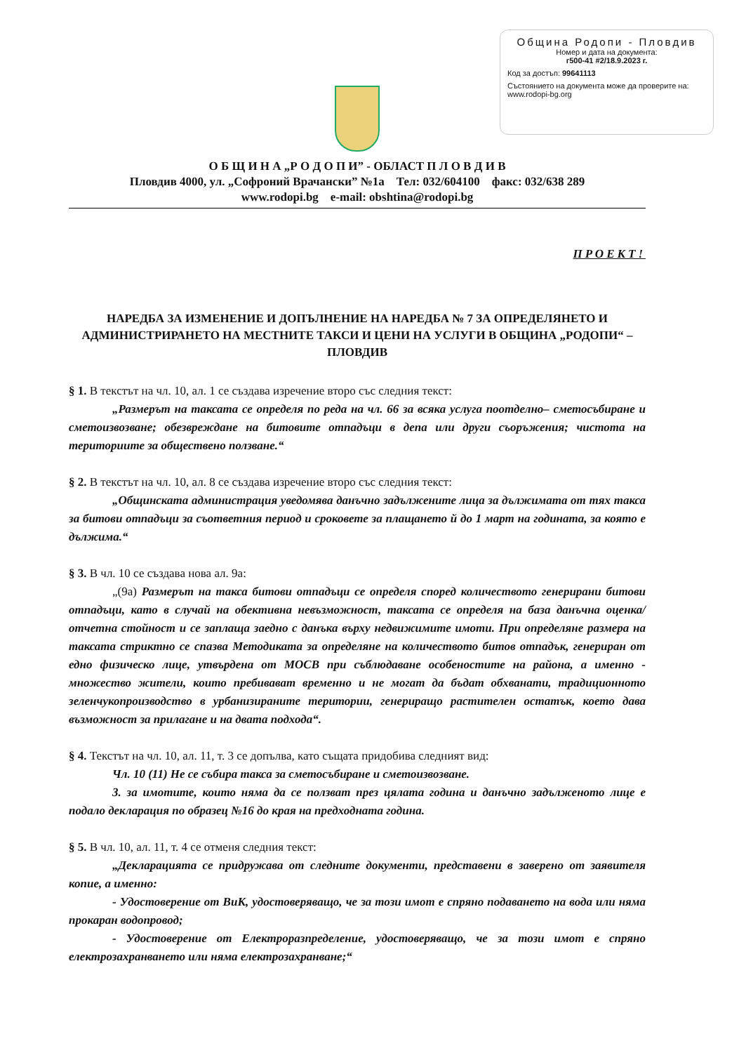Община Родопи - Пловдив
Номер и дата на документа:
г500-41 #2/18.9.2023 г.
Код за достъп: 99641113
Състоянието на документа може да проверите на: www.rodopi-bg.org
О Б Щ И Н А „Р О Д О П И” - ОБЛАСТ П Л О В Д И В
Пловдив 4000, ул. „Софроний Врачански” №1а Тел: 032/604100 факс: 032/638 289
www.rodopi.bg e-mail: obshtina@rodopi.bg
ПРОЕКТ!
НАРЕДБА ЗА ИЗМЕНЕНИЕ И ДОПЪЛНЕНИЕ НА НАРЕДБА № 7 ЗА ОПРЕДЕЛЯНЕТО И АДМИНИСТРИРАНЕТО НА МЕСТНИТЕ ТАКСИ И ЦЕНИ НА УСЛУГИ В ОБЩИНА „РОДОПИ“ – ПЛОВДИВ
§ 1. В текстът на чл. 10, ал. 1 се създава изречение второ със следния текст:
„Размерът на таксата се определя по реда на чл. 66 за всяка услуга поотделно– сметосъбиране и сметоизвозване; обезвреждане на битовите отпадъци в депа или други съоръжения; чистота на териториите за обществено ползване.“
§ 2. В текстът на чл. 10, ал. 8 се създава изречение второ със следния текст:
„Общинската администрация уведомява данъчно задължените лица за дължимата от тях такса за битови отпадъци за съответния период и сроковете за плащането й до 1 март на годината, за която е дължима.“
§ 3. В чл. 10 се създава нова ал. 9а:
„(9а) Размерът на такса битови отпадъци се определя според количеството генерирани битови отпадъци, като в случай на обективна невъзможност, таксата се определя на база данъчна оценка/отчетна стойност и се заплаща заедно с данъка върху недвижимите имоти. При определяне размера на таксата стриктно се спазва Методиката за определяне на количеството битов отпадък, генериран от едно физическо лице, утвърдена от МОСВ при съблюдаване особеностите на района, а именно - множество жители, които пребивават временно и не могат да бъдат обхванати, традиционното зеленчукопроизводство в урбанизираните територии, генериращо растителен остатък, което дава възможност за прилагане и на двата подхода“.
§ 4. Текстът на чл. 10, ал. 11, т. 3 се допълва, като същата придобива следният вид:
Чл. 10 (11) Не се събира такса за сметосъбиране и сметоизвозване.
3. за имотите, които няма да се ползват през цялата година и данъчно задълженото лице е подало декларация по образец №16 до края на предходната година.
§ 5. В чл. 10, ал. 11, т. 4 се отменя следния текст:
„Декларацията се придружава от следните документи, представени в заверено от заявителя копие, а именно:
- Удостоверение от ВиК, удостоверяващо, че за този имот е спряно подаването на вода или няма прокаран водопровод;
- Удостоверение от Електроразпределение, удостоверяващо, че за този имот е спряно електрозахранването или няма електрозахранване;“